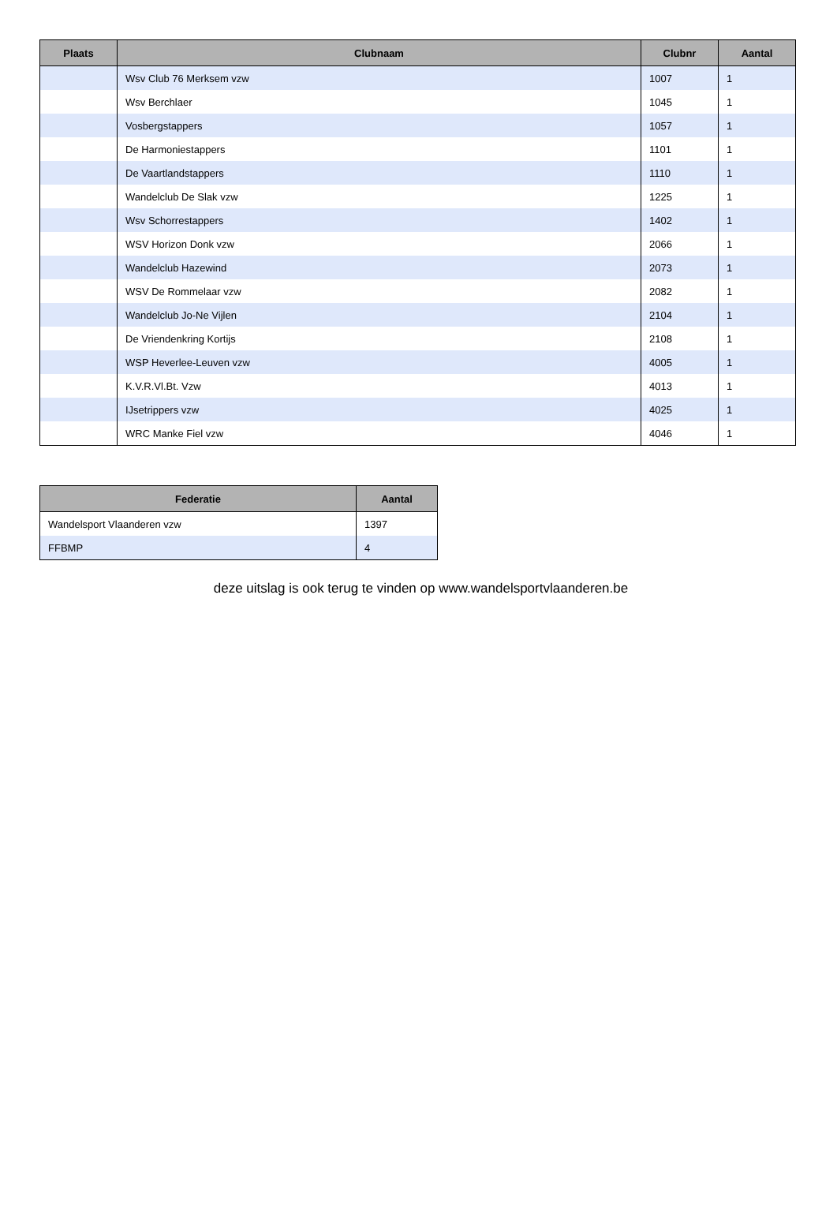| Plaats | Clubnaam | Clubnr | Aantal |
| --- | --- | --- | --- |
| | Wsv Club 76 Merksem vzw | 1007 | 1 |
| | Wsv Berchlaer | 1045 | 1 |
| | Vosbergstappers | 1057 | 1 |
| | De Harmoniestappers | 1101 | 1 |
| | De Vaartlandstappers | 1110 | 1 |
| | Wandelclub De Slak vzw | 1225 | 1 |
| | Wsv Schorrestappers | 1402 | 1 |
| | WSV Horizon Donk vzw | 2066 | 1 |
| | Wandelclub Hazewind | 2073 | 1 |
| | WSV De Rommelaar vzw | 2082 | 1 |
| | Wandelclub Jo-Ne Vijlen | 2104 | 1 |
| | De Vriendenkring Kortijs | 2108 | 1 |
| | WSP Heverlee-Leuven vzw | 4005 | 1 |
| | K.V.R.Vl.Bt. Vzw | 4013 | 1 |
| | IJsetrippers vzw | 4025 | 1 |
| | WRC Manke Fiel vzw | 4046 | 1 |
| Federatie | Aantal |
| --- | --- |
| Wandelsport Vlaanderen vzw | 1397 |
| FFBMP | 4 |
deze uitslag is ook terug te vinden op www.wandelsportvlaanderen.be